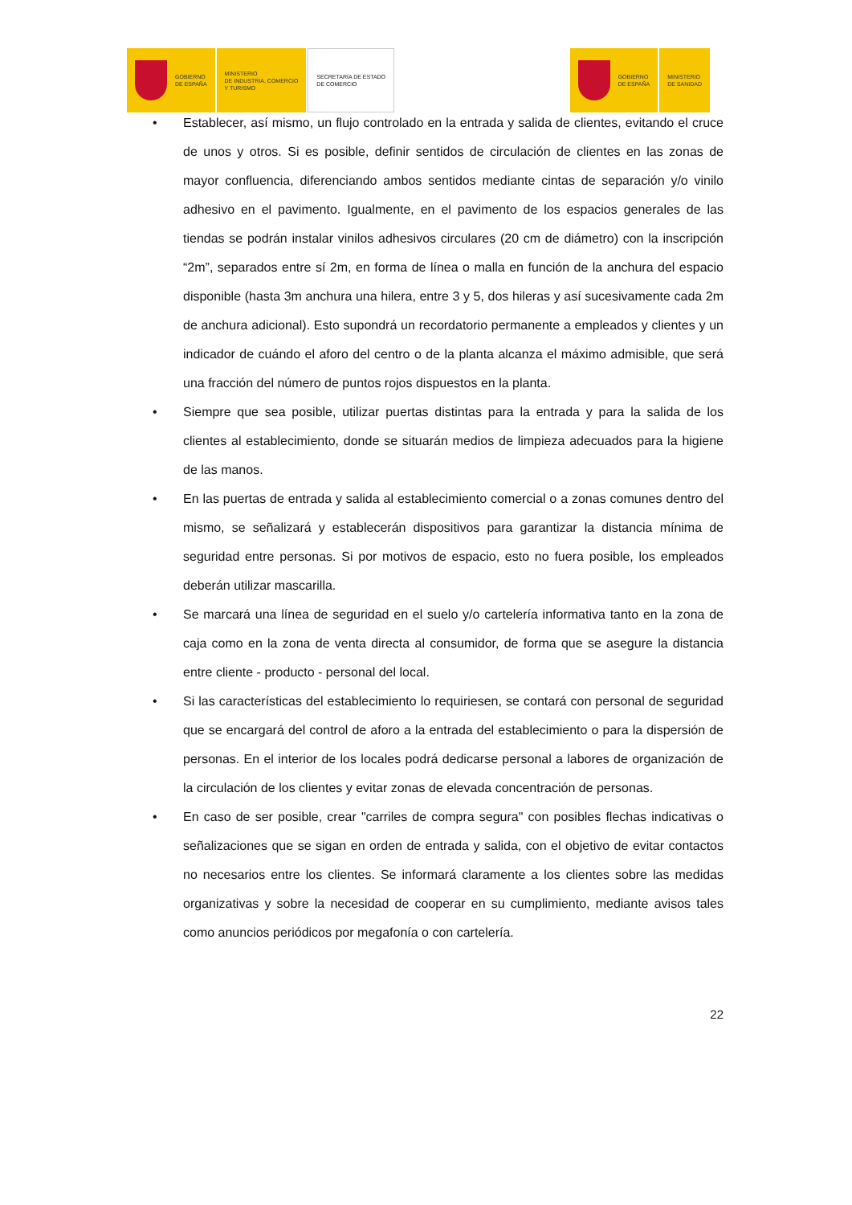GOBIERNO
DE ESPAÑA
MINISTERIO
DE INDUSTRIA, COMERCIO
Y TURISMO
SECRETARÍA DE ESTADO
DE COMERCIO
GOBIERNO
DE ESPAÑA
MINISTERIO
DE SANIDAD
• Establecer, así mismo, un flujo controlado en la entrada y salida de clientes, evitando el cruce de unos y otros. Si es posible, definir sentidos de circulación de clientes en las zonas de mayor confluencia, diferenciando ambos sentidos mediante cintas de separación y/o vinilo adhesivo en el pavimento. Igualmente, en el pavimento de los espacios generales de las tiendas se podrán instalar vinilos adhesivos circulares (20 cm de diámetro) con la inscripción “2m”, separados entre sí 2m, en forma de línea o malla en función de la anchura del espacio disponible (hasta 3m anchura una hilera, entre 3 y 5, dos hileras y así sucesivamente cada 2m de anchura adicional). Esto supondrá un recordatorio permanente a empleados y clientes y un indicador de cuándo el aforo del centro o de la planta alcanza el máximo admisible, que será una fracción del número de puntos rojos dispuestos en la planta.
• Siempre que sea posible, utilizar puertas distintas para la entrada y para la salida de los clientes al establecimiento, donde se situarán medios de limpieza adecuados para la higiene de las manos.
• En las puertas de entrada y salida al establecimiento comercial o a zonas comunes dentro del mismo, se señalizará y establecerán dispositivos para garantizar la distancia mínima de seguridad entre personas. Si por motivos de espacio, esto no fuera posible, los empleados deberán utilizar mascarilla.
• Se marcará una línea de seguridad en el suelo y/o cartelería informativa tanto en la zona de caja como en la zona de venta directa al consumidor, de forma que se asegure la distancia entre cliente - producto - personal del local.
• Si las características del establecimiento lo requiriesen, se contará con personal de seguridad que se encargará del control de aforo a la entrada del establecimiento o para la dispersión de personas. En el interior de los locales podrá dedicarse personal a labores de organización de la circulación de los clientes y evitar zonas de elevada concentración de personas.
• En caso de ser posible, crear "carriles de compra segura" con posibles flechas indicativas o señalizaciones que se sigan en orden de entrada y salida, con el objetivo de evitar contactos no necesarios entre los clientes. Se informará claramente a los clientes sobre las medidas organizativas y sobre la necesidad de cooperar en su cumplimiento, mediante avisos tales como anuncios periódicos por megafonía o con cartelería.
22